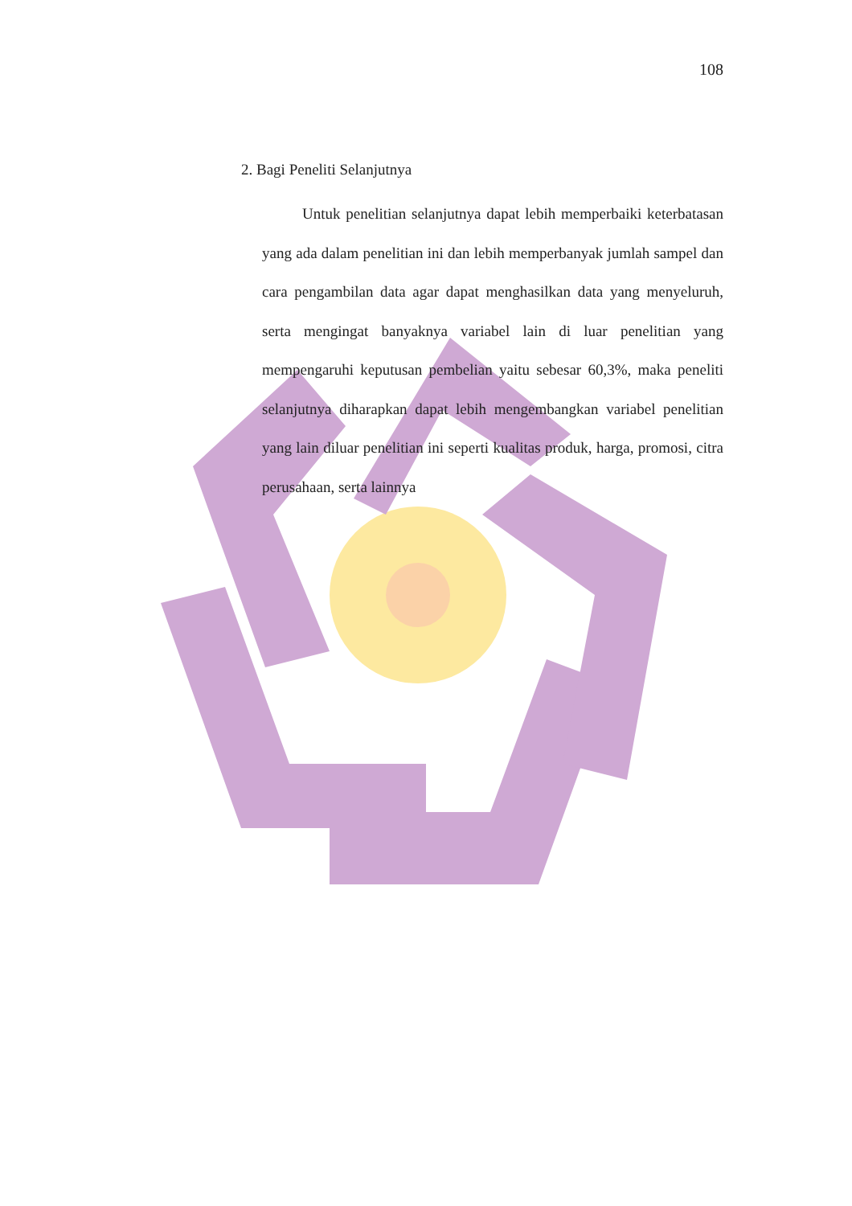108
2. Bagi Peneliti Selanjutnya
Untuk penelitian selanjutnya dapat lebih memperbaiki keterbatasan yang ada dalam penelitian ini dan lebih memperbanyak jumlah sampel dan cara pengambilan data agar dapat menghasilkan data yang menyeluruh, serta mengingat banyaknya variabel lain di luar penelitian yang mempengaruhi keputusan pembelian yaitu sebesar 60,3%, maka peneliti selanjutnya diharapkan dapat lebih mengembangkan variabel penelitian yang lain diluar penelitian ini seperti kualitas produk, harga, promosi, citra perusahaan, serta lainnya